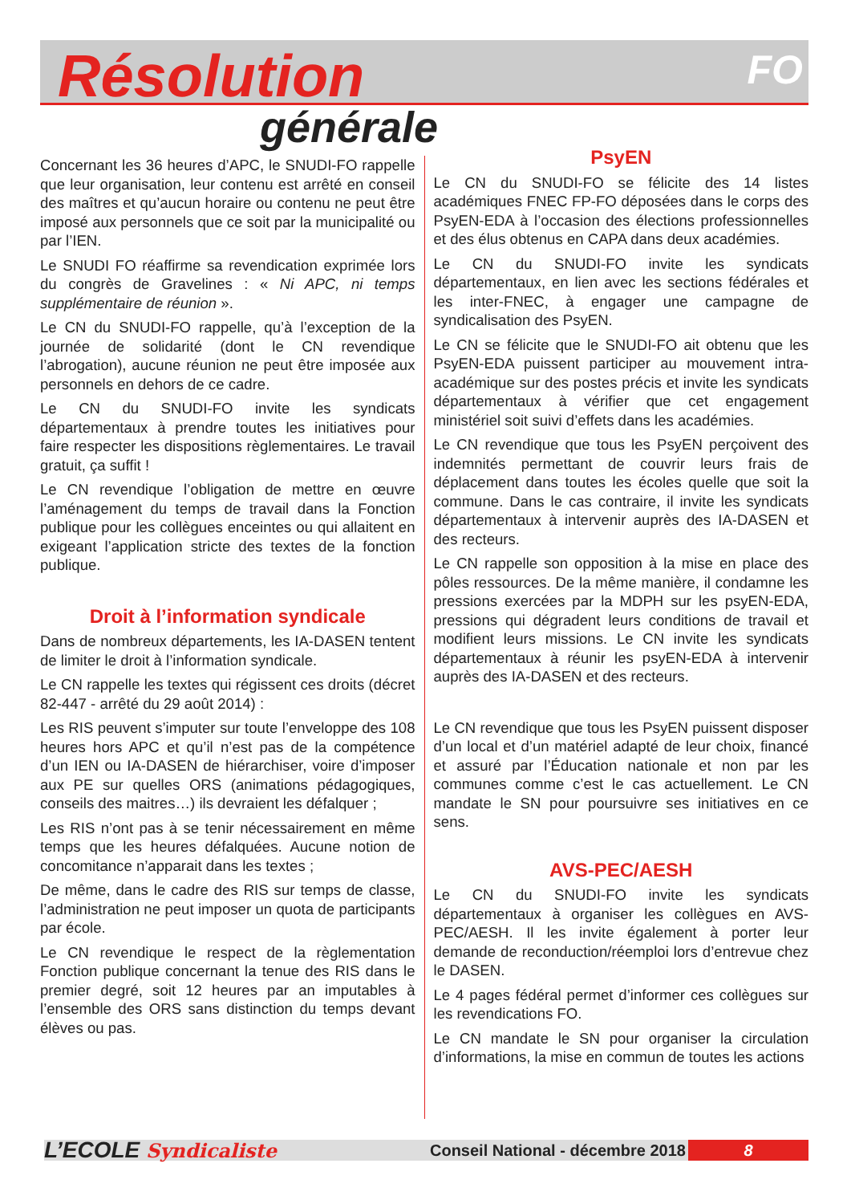Résolution
générale
FO
Concernant les 36 heures d’APC, le SNUDI-FO rappelle que leur organisation, leur contenu est arrêté en conseil des maîtres et qu’aucun horaire ou contenu ne peut être imposé aux personnels que ce soit par la municipalité ou par l’IEN.
Le SNUDI FO réaffirme sa revendication exprimée lors du congrès de Gravelines : « Ni APC, ni temps supplémentaire de réunion ».
Le CN du SNUDI-FO rappelle, qu’à l’exception de la journée de solidarité (dont le CN revendique l’abrogation), aucune réunion ne peut être imposée aux personnels en dehors de ce cadre.
Le CN du SNUDI-FO invite les syndicats départementaux à prendre toutes les initiatives pour faire respecter les dispositions règlementaires. Le travail gratuit, ça suffit !
Le CN revendique l’obligation de mettre en œuvre l’aménagement du temps de travail dans la Fonction publique pour les collègues enceintes ou qui allaitent en exigeant l’application stricte des textes de la fonction publique.
Droit à l’information syndicale
Dans de nombreux départements, les IA-DASEN tentent de limiter le droit à l’information syndicale.
Le CN rappelle les textes qui régissent ces droits (décret 82-447 - arrêté du 29 août 2014) :
Les RIS peuvent s’imputer sur toute l’enveloppe des 108 heures hors APC et qu’il n’est pas de la compétence d’un IEN ou IA-DASEN de hiérarchiser, voire d’imposer aux PE sur quelles ORS (animations pédagogiques, conseils des maitres…) ils devraient les défalquer ;
Les RIS n’ont pas à se tenir nécessairement en même temps que les heures défalquées. Aucune notion de concomitance n’apparait dans les textes ;
De même, dans le cadre des RIS sur temps de classe, l’administration ne peut imposer un quota de participants par école.
Le CN revendique le respect de la règlementation Fonction publique concernant la tenue des RIS dans le premier degré, soit 12 heures par an imputables à l’ensemble des ORS sans distinction du temps devant élèves ou pas.
PsyEN
Le CN du SNUDI-FO se félicite des 14 listes académiques FNEC FP-FO déposées dans le corps des PsyEN-EDA à l’occasion des élections professionnelles et des élus obtenus en CAPA dans deux académies.
Le CN du SNUDI-FO invite les syndicats départementaux, en lien avec les sections fédérales et les inter-FNEC, à engager une campagne de syndicalisation des PsyEN.
Le CN se félicite que le SNUDI-FO ait obtenu que les PsyEN-EDA puissent participer au mouvement intra-académique sur des postes précis et invite les syndicats départementaux à vérifier que cet engagement ministériel soit suivi d’effets dans les académies.
Le CN revendique que tous les PsyEN perçoivent des indemnités permettant de couvrir leurs frais de déplacement dans toutes les écoles quelle que soit la commune. Dans le cas contraire, il invite les syndicats départementaux à intervenir auprès des IA-DASEN et des recteurs.
Le CN rappelle son opposition à la mise en place des pôles ressources. De la même manière, il condamne les pressions exercées par la MDPH sur les psyEN-EDA, pressions qui dégradent leurs conditions de travail et modifient leurs missions. Le CN invite les syndicats départementaux à réunir les psyEN-EDA à intervenir auprès des IA-DASEN et des recteurs.
Le CN revendique que tous les PsyEN puissent disposer d’un local et d’un matériel adapté de leur choix, financé et assuré par l’Éducation nationale et non par les communes comme c’est le cas actuellement. Le CN mandate le SN pour poursuivre ses initiatives en ce sens.
AVS-PEC/AESH
Le CN du SNUDI-FO invite les syndicats départementaux à organiser les collègues en AVS-PEC/AESH. Il les invite également à porter leur demande de reconduction/réemploi lors d’entrevue chez le DASEN.
Le 4 pages fédéral permet d’informer ces collègues sur les revendications FO.
Le CN mandate le SN pour organiser la circulation d’informations, la mise en commun de toutes les actions
L’ECOLE Syndicaliste
Conseil National - décembre 2018
8